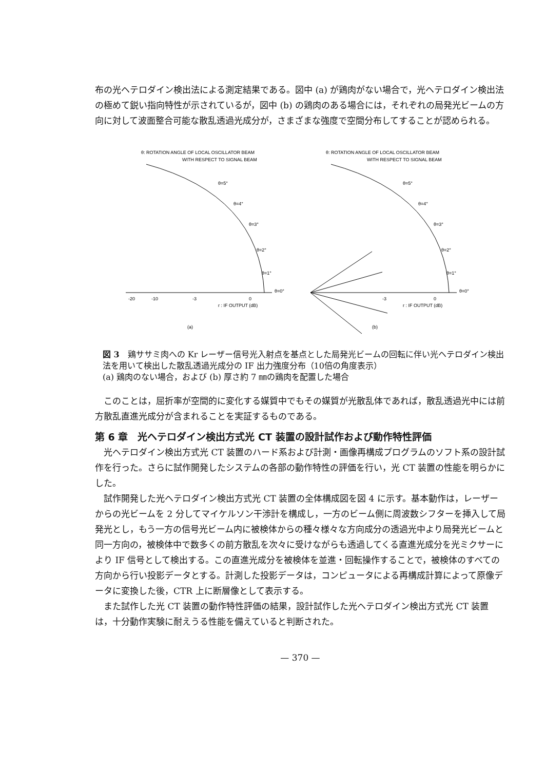布の光ヘテロダイン検出法による測定結果である。図中 (a) が鶏肉がない場合で，光ヘテロダイン検出法の極めて鋭い指向特性が示されているが，図中 (b) の鶏肉のある場合には，それぞれの局発光ビームの方向に対して波面整合可能な散乱透過光成分が，さまざまな強度で空間分布してすることが認められる。
θ: ROTATION ANGLE OF LOCAL OSCILLATOR BEAM
WITH RESPECT TO SIGNAL BEAM
θ=5°
θ=4°
θ=3°
θ=2°
θ=1°
θ=0°
-20
-10
-3
0
r : IF OUTPUT (dB)
(a)
θ: ROTATION ANGLE OF LOCAL OSCILLATOR BEAM
WITH RESPECT TO SIGNAL BEAM
θ=5°
θ=4°
θ=3°
θ=2°
θ=1°
θ=0°
-3
0
r : IF OUTPUT (dB)
(b)
図 3　鶏ササミ肉への Kr レーザー信号光入射点を基点とした局発光ビームの回転に伴い光ヘテロダイン検出法を用いて検出した散乱透過光成分の IF 出力強度分布（10倍の角度表示）
(a) 鶏肉のない場合，および (b) 厚さ約 7 ㎜の鶏肉を配置した場合
このことは，屈折率が空間的に変化する媒質中でもその媒質が光散乱体であれば，散乱透過光中には前方散乱直進光成分が含まれることを実証するものである。
第 6 章　光ヘテロダイン検出方式光 CT 装置の設計試作および動作特性評価
光ヘテロダイン検出方式光 CT 装置のハード系および計測・画像再構成プログラムのソフト系の設計試作を行った。さらに試作開発したシステムの各部の動作特性の評価を行い，光 CT 装置の性能を明らかにした。
試作開発した光ヘテロダイン検出方式光 CT 装置の全体構成図を図 4 に示す。基本動作は，レーザーからの光ビームを 2 分してマイケルソン干渉計を構成し，一方のビーム側に周波数シフターを挿入して局発光とし，もう一方の信号光ビーム内に被検体からの種々様々な方向成分の透過光中より局発光ビームと同一方向の，被検体中で数多くの前方散乱を次々に受けながらも透過してくる直進光成分を光ミクサーにより IF 信号として検出する。この直進光成分を被検体を並進・回転操作することで，被検体のすべての方向から行い投影データとする。計測した投影データは，コンピュータによる再構成計算によって原像データに変換した後，CTR 上に断層像として表示する。
また試作した光 CT 装置の動作特性評価の結果，設計試作した光ヘテロダイン検出方式光 CT 装置は，十分動作実験に耐えうる性能を備えていると判断された。
— 370 —